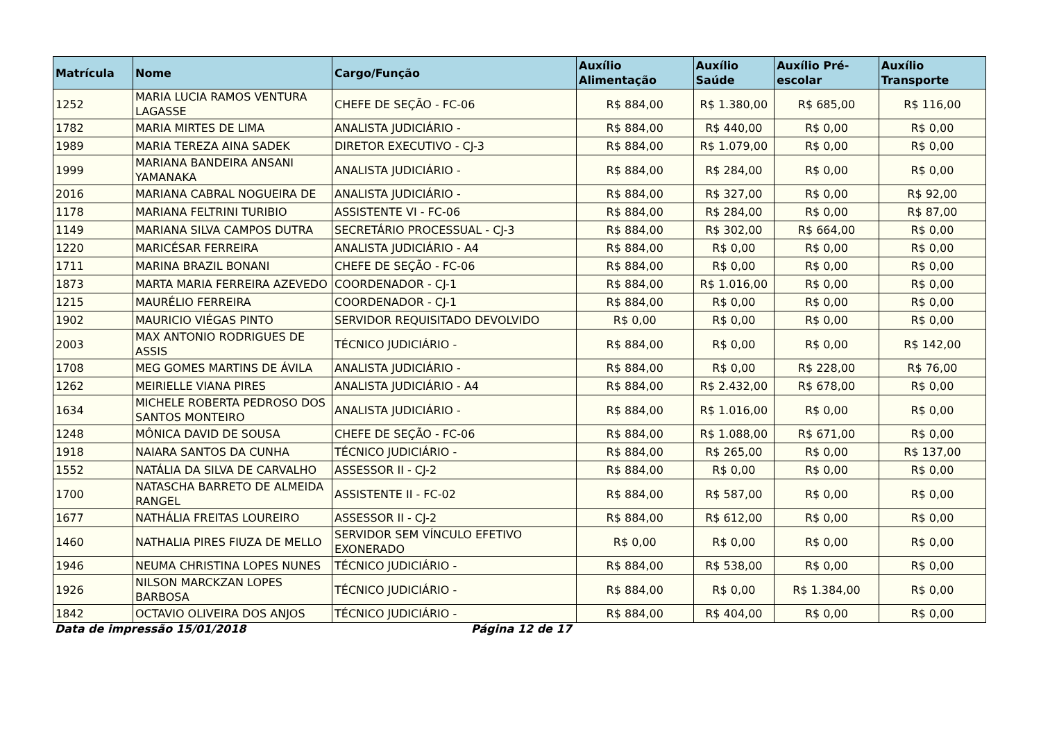| Matrícula | Nome | Cargo/Função | Auxílio Alimentação | Auxílio Saúde | Auxílio Pré-escolar | Auxílio Transporte |
| --- | --- | --- | --- | --- | --- | --- |
| 1252 | MARIA LUCIA RAMOS VENTURA LAGASSE | CHEFE DE SEÇÃO - FC-06 | R$ 884,00 | R$ 1.380,00 | R$ 685,00 | R$ 116,00 |
| 1782 | MARIA MIRTES DE LIMA | ANALISTA JUDICIÁRIO - | R$ 884,00 | R$ 440,00 | R$ 0,00 | R$ 0,00 |
| 1989 | MARIA TEREZA AINA SADEK | DIRETOR EXECUTIVO - CJ-3 | R$ 884,00 | R$ 1.079,00 | R$ 0,00 | R$ 0,00 |
| 1999 | MARIANA BANDEIRA ANSANI YAMANAKA | ANALISTA JUDICIÁRIO - | R$ 884,00 | R$ 284,00 | R$ 0,00 | R$ 0,00 |
| 2016 | MARIANA CABRAL NOGUEIRA DE | ANALISTA JUDICIÁRIO - | R$ 884,00 | R$ 327,00 | R$ 0,00 | R$ 92,00 |
| 1178 | MARIANA FELTRINI TURIBIO | ASSISTENTE VI - FC-06 | R$ 884,00 | R$ 284,00 | R$ 0,00 | R$ 87,00 |
| 1149 | MARIANA SILVA CAMPOS DUTRA | SECRETÁRIO PROCESSUAL - CJ-3 | R$ 884,00 | R$ 302,00 | R$ 664,00 | R$ 0,00 |
| 1220 | MARICÉSAR FERREIRA | ANALISTA JUDICIÁRIO - A4 | R$ 884,00 | R$ 0,00 | R$ 0,00 | R$ 0,00 |
| 1711 | MARINA BRAZIL BONANI | CHEFE DE SEÇÃO - FC-06 | R$ 884,00 | R$ 0,00 | R$ 0,00 | R$ 0,00 |
| 1873 | MARTA MARIA FERREIRA AZEVEDO | COORDENADOR - CJ-1 | R$ 884,00 | R$ 1.016,00 | R$ 0,00 | R$ 0,00 |
| 1215 | MAURÉLIO FERREIRA | COORDENADOR - CJ-1 | R$ 884,00 | R$ 0,00 | R$ 0,00 | R$ 0,00 |
| 1902 | MAURICIO VIÉGAS PINTO | SERVIDOR REQUISITADO DEVOLVIDO | R$ 0,00 | R$ 0,00 | R$ 0,00 | R$ 0,00 |
| 2003 | MAX ANTONIO RODRIGUES DE ASSIS | TÉCNICO JUDICIÁRIO - | R$ 884,00 | R$ 0,00 | R$ 0,00 | R$ 142,00 |
| 1708 | MEG GOMES MARTINS DE ÁVILA | ANALISTA JUDICIÁRIO - | R$ 884,00 | R$ 0,00 | R$ 228,00 | R$ 76,00 |
| 1262 | MEIRIELLE VIANA PIRES | ANALISTA JUDICIÁRIO - A4 | R$ 884,00 | R$ 2.432,00 | R$ 678,00 | R$ 0,00 |
| 1634 | MICHELE ROBERTA PEDROSO DOS SANTOS MONTEIRO | ANALISTA JUDICIÁRIO - | R$ 884,00 | R$ 1.016,00 | R$ 0,00 | R$ 0,00 |
| 1248 | MÔNICA DAVID DE SOUSA | CHEFE DE SEÇÃO - FC-06 | R$ 884,00 | R$ 1.088,00 | R$ 671,00 | R$ 0,00 |
| 1918 | NAIARA SANTOS DA CUNHA | TÉCNICO JUDICIÁRIO - | R$ 884,00 | R$ 265,00 | R$ 0,00 | R$ 137,00 |
| 1552 | NATÁLIA DA SILVA DE CARVALHO | ASSESSOR II - CJ-2 | R$ 884,00 | R$ 0,00 | R$ 0,00 | R$ 0,00 |
| 1700 | NATASCHA BARRETO DE ALMEIDA RANGEL | ASSISTENTE II - FC-02 | R$ 884,00 | R$ 587,00 | R$ 0,00 | R$ 0,00 |
| 1677 | NATHÁLIA FREITAS LOUREIRO | ASSESSOR II - CJ-2 | R$ 884,00 | R$ 612,00 | R$ 0,00 | R$ 0,00 |
| 1460 | NATHALIA PIRES FIUZA DE MELLO | SERVIDOR SEM VÍNCULO EFETIVO EXONERADO | R$ 0,00 | R$ 0,00 | R$ 0,00 | R$ 0,00 |
| 1946 | NEUMA CHRISTINA LOPES NUNES | TÉCNICO JUDICIÁRIO - | R$ 884,00 | R$ 538,00 | R$ 0,00 | R$ 0,00 |
| 1926 | NILSON MARCKZAN LOPES BARBOSA | TÉCNICO JUDICIÁRIO - | R$ 884,00 | R$ 0,00 | R$ 1.384,00 | R$ 0,00 |
| 1842 | OCTAVIO OLIVEIRA DOS ANJOS | TÉCNICO JUDICIÁRIO - | R$ 884,00 | R$ 404,00 | R$ 0,00 | R$ 0,00 |
Data de impressão 15/01/2018 Página 12 de 17